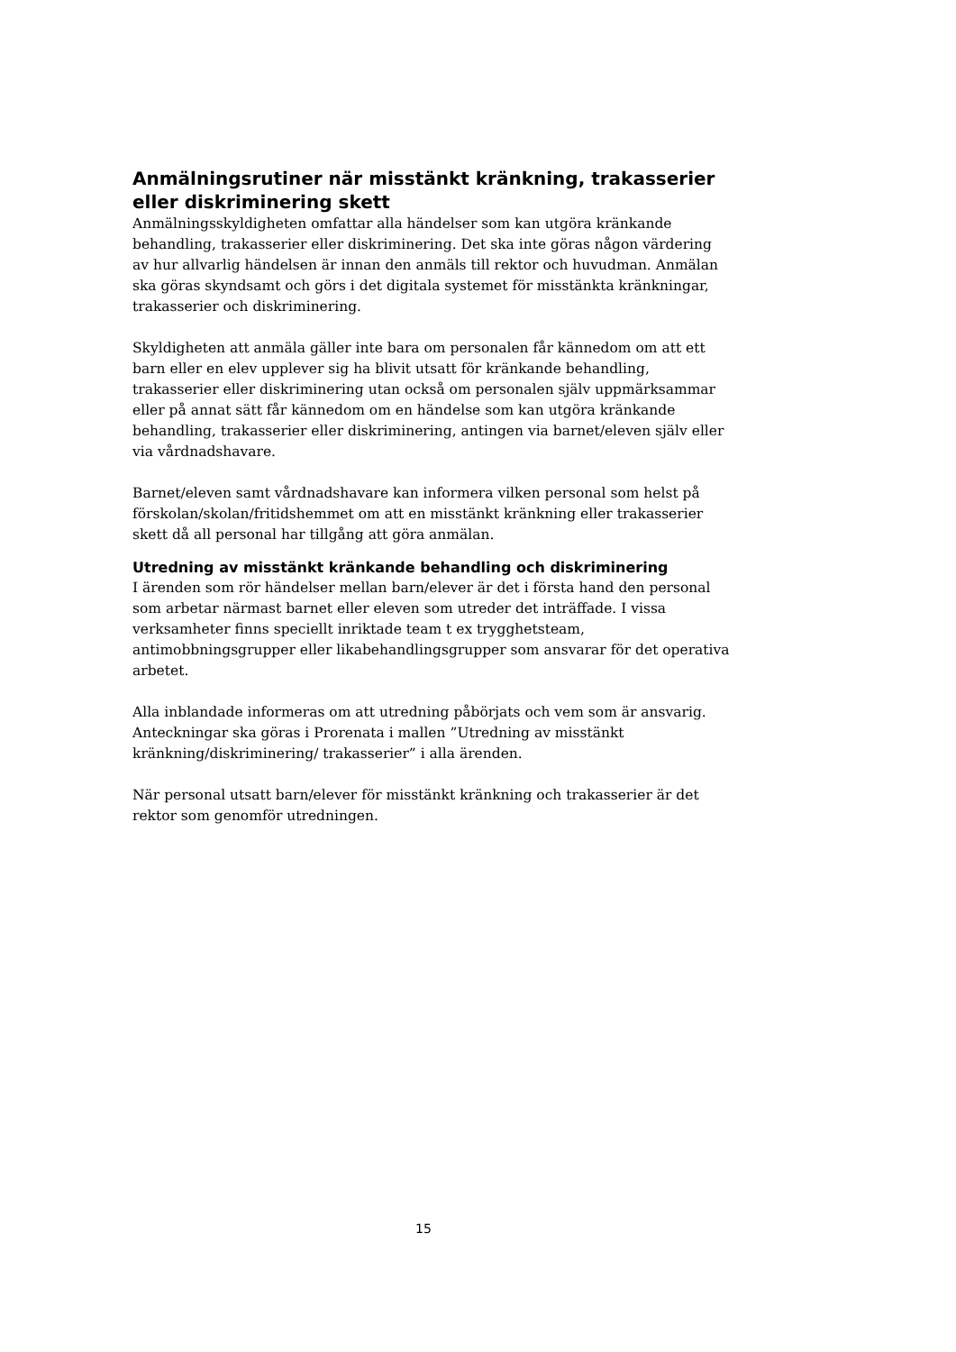Anmälningsrutiner när misstänkt kränkning, trakasserier eller diskriminering skett
Anmälningsskyldigheten omfattar alla händelser som kan utgöra kränkande behandling, trakasserier eller diskriminering. Det ska inte göras någon värdering av hur allvarlig händelsen är innan den anmäls till rektor och huvudman. Anmälan ska göras skyndsamt och görs i det digitala systemet för misstänkta kränkningar, trakasserier och diskriminering.
Skyldigheten att anmäla gäller inte bara om personalen får kännedom om att ett barn eller en elev upplever sig ha blivit utsatt för kränkande behandling, trakasserier eller diskriminering utan också om personalen själv uppmärksammar eller på annat sätt får kännedom om en händelse som kan utgöra kränkande behandling, trakasserier eller diskriminering, antingen via barnet/eleven själv eller via vårdnadshavare.
Barnet/eleven samt vårdnadshavare kan informera vilken personal som helst på förskolan/skolan/fritidshemmet om att en misstänkt kränkning eller trakasserier skett då all personal har tillgång att göra anmälan.
Utredning av misstänkt kränkande behandling och diskriminering
I ärenden som rör händelser mellan barn/elever är det i första hand den personal som arbetar närmast barnet eller eleven som utreder det inträffade. I vissa verksamheter finns speciellt inriktade team t ex trygghetsteam, antimobbningsgrupper eller likabehandlingsgrupper som ansvarar för det operativa arbetet.
Alla inblandade informeras om att utredning påbörjats och vem som är ansvarig. Anteckningar ska göras i Prorenata i mallen ”Utredning av misstänkt kränkning/diskriminering/ trakasserier” i alla ärenden.
När personal utsatt barn/elever för misstänkt kränkning och trakasserier är det rektor som genomför utredningen.
15